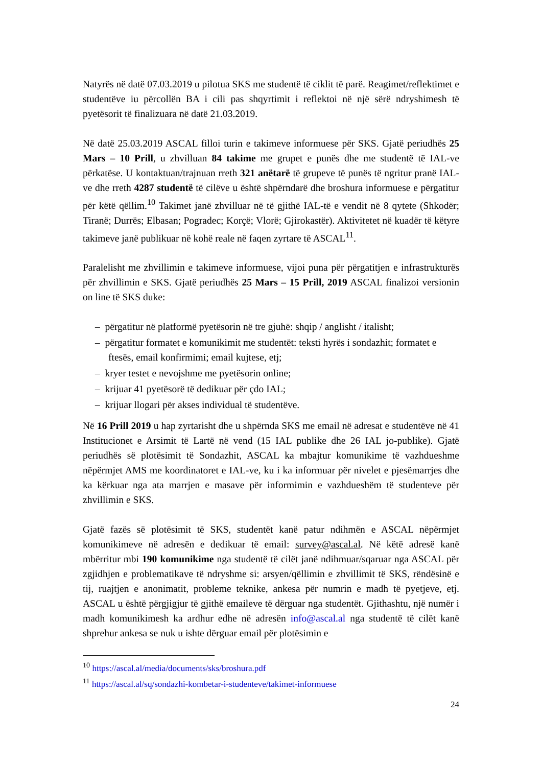Natyrës në datë 07.03.2019 u pilotua SKS me studentë të ciklit të parë. Reagimet/reflektimet e studentëve iu përcollën BA i cili pas shqyrtimit i reflektoi në një sërë ndryshimesh të pyetësorit të finalizuara në datë 21.03.2019.
Në datë 25.03.2019 ASCAL filloi turin e takimeve informuese për SKS. Gjatë periudhës 25 Mars – 10 Prill, u zhvilluan 84 takime me grupet e punës dhe me studentë të IAL-ve përkatëse. U kontaktuan/trajnuan rreth 321 anëtarë të grupeve të punës të ngritur pranë IAL-ve dhe rreth 4287 studentë të cilëve u është shpërndarë dhe broshura informuese e përgatitur për këtë qëllim.<sup>10</sup> Takimet janë zhvilluar në të gjithë IAL-të e vendit në 8 qytete (Shkodër; Tiranë; Durrës; Elbasan; Pogradec; Korçë; Vlorë; Gjirokastër). Aktivitetet në kuadër të këtyre takimeve janë publikuar në kohë reale në faqen zyrtare të ASCAL<sup>11</sup>.
Paralelisht me zhvillimin e takimeve informuese, vijoi puna për përgatitjen e infrastrukturës për zhvillimin e SKS. Gjatë periudhës 25 Mars – 15 Prill, 2019 ASCAL finalizoi versionin on line të SKS duke:
– përgatitur në platformë pyetësorin në tre gjuhë: shqip / anglisht / italisht;
– përgatitur formatet e komunikimit me studentët: teksti hyrës i sondazhit; formatet e ftesës, email konfirmimi; email kujtese, etj;
– kryer testet e nevojshme me pyetësorin online;
– krijuar 41 pyetësorë të dedikuar për çdo IAL;
– krijuar llogari për akses individual të studentëve.
Në 16 Prill 2019 u hap zyrtarisht dhe u shpërnda SKS me email në adresat e studentëve në 41 Institucionet e Arsimit të Lartë në vend (15 IAL publike dhe 26 IAL jo-publike). Gjatë periudhës së plotësimit të Sondazhit, ASCAL ka mbajtur komunikime të vazhdueshme nëpërmjet AMS me koordinatoret e IAL-ve, ku i ka informuar për nivelet e pjesëmarrjes dhe ka kërkuar nga ata marrjen e masave për informimin e vazhdueshëm të studenteve për zhvillimin e SKS.
Gjatë fazës së plotësimit të SKS, studentët kanë patur ndihmën e ASCAL nëpërmjet komunikimeve në adresën e dedikuar të email: survey@ascal.al. Në këtë adresë kanë mbërritur mbi 190 komunikime nga studentë të cilët janë ndihmuar/sqaruar nga ASCAL për zgjidhjen e problematikave të ndryshme si: arsyen/qëllimin e zhvillimit të SKS, rëndësinë e tij, ruajtjen e anonimatit, probleme teknike, ankesa për numrin e madh të pyetjeve, etj. ASCAL u është përgjigjur të gjithë emaileve të dërguar nga studentët. Gjithashtu, një numër i madh komunikimesh ka ardhur edhe në adresën info@ascal.al nga studentë të cilët kanë shprehur ankesa se nuk u ishte dërguar email për plotësimin e
<sup>10</sup> https://ascal.al/media/documents/sks/broshura.pdf
<sup>11</sup> https://ascal.al/sq/sondazhi-kombetar-i-studenteve/takimet-informuese
24